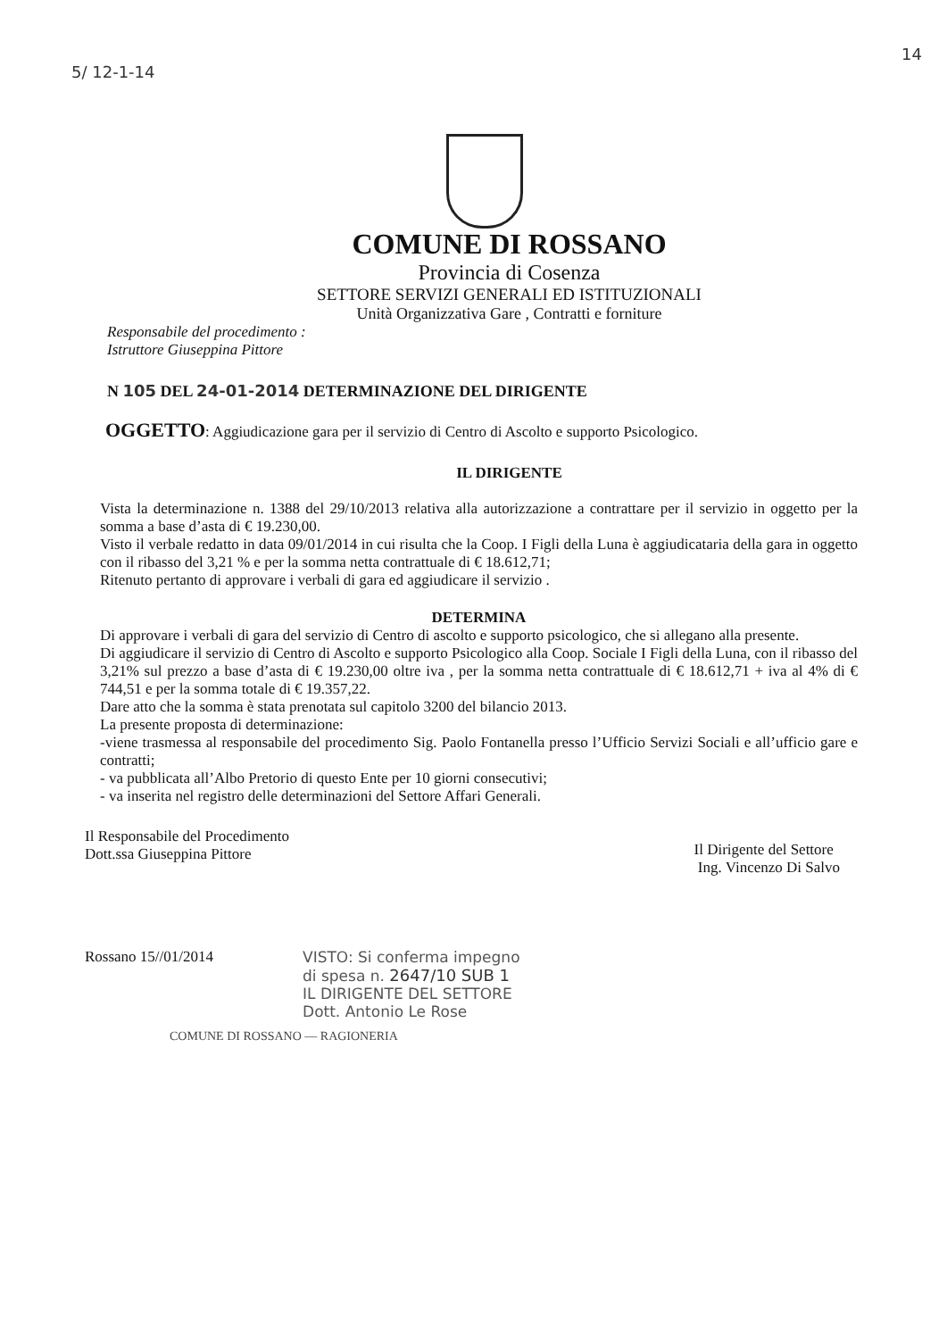5/ 12-1-14
14
COMUNE DI ROSSANO
Provincia di Cosenza
SETTORE SERVIZI GENERALI ED ISTITUZIONALI
Unità Organizzativa Gare , Contratti e forniture
Responsabile del procedimento :
Istruttore Giuseppina Pittore
N 105 DEL 24-01-2014 DETERMINAZIONE DEL DIRIGENTE
OGGETTO: Aggiudicazione gara per il servizio di Centro di Ascolto e supporto Psicologico.
IL DIRIGENTE
Vista la determinazione n. 1388 del 29/10/2013 relativa alla autorizzazione a contrattare per il servizio in oggetto per la somma a base d’asta di € 19.230,00.
Visto il verbale redatto in data 09/01/2014 in cui risulta che la Coop. I Figli della Luna è aggiudicataria della gara in oggetto con il ribasso del 3,21 % e per la somma netta contrattuale di € 18.612,71;
Ritenuto pertanto di approvare i verbali di gara ed aggiudicare il servizio .
DETERMINA
Di approvare i verbali di gara del servizio di Centro di ascolto e supporto psicologico, che si allegano alla presente.
Di aggiudicare il servizio di Centro di Ascolto e supporto Psicologico alla Coop. Sociale I Figli della Luna, con il ribasso del 3,21% sul prezzo a base d’asta di € 19.230,00 oltre iva , per la somma netta contrattuale di € 18.612,71 + iva al 4% di € 744,51 e per la somma totale di € 19.357,22.
Dare atto che la somma è stata prenotata sul capitolo 3200 del bilancio 2013.
La presente proposta di determinazione:
-viene trasmessa al responsabile del procedimento Sig. Paolo Fontanella presso l’Ufficio Servizi Sociali e all’ufficio gare e contratti;
- va pubblicata all’Albo Pretorio di questo Ente per 10 giorni consecutivi;
- va inserita nel registro delle determinazioni del Settore Affari Generali.
Il Responsabile del Procedimento
Dott.ssa Giuseppina Pittore
Il Dirigente del Settore
Ing. Vincenzo Di Salvo
Rossano 15//01/2014 VISTO: Si conferma impegno
di spesa n. 2647/10 SUB 1
IL DIRIGENTE DEL SETTORE
Dott. Antonio Le Rose
COMUNE DI ROSSANO — RAGIONERIA